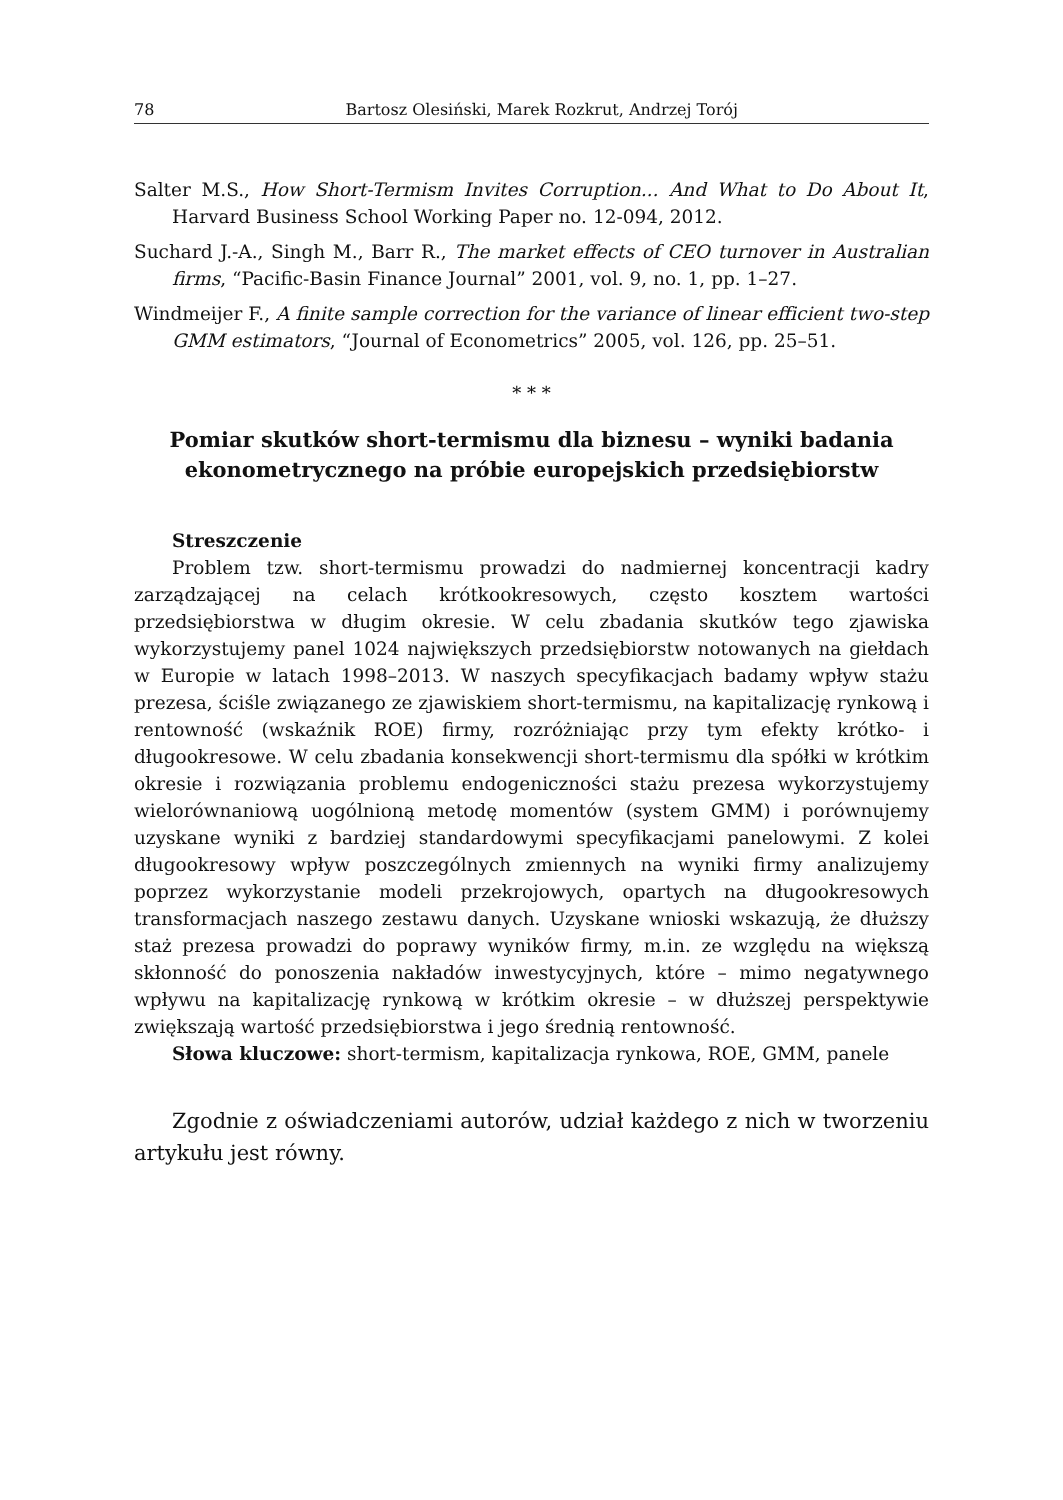78 Bartosz Olesiński, Marek Rozkrut, Andrzej Torój
Salter M.S., How Short-Termism Invites Corruption... And What to Do About It, Harvard Business School Working Paper no. 12-094, 2012.
Suchard J.-A., Singh M., Barr R., The market effects of CEO turnover in Australian firms, “Pacific-Basin Finance Journal” 2001, vol. 9, no. 1, pp. 1–27.
Windmeijer F., A finite sample correction for the variance of linear efficient two-step GMM estimators, “Journal of Econometrics” 2005, vol. 126, pp. 25–51.
* * *
Pomiar skutków short-termismu dla biznesu – wyniki badania ekonometrycznego na próbie europejskich przedsiębiorstw
Streszczenie
Problem tzw. short-termismu prowadzi do nadmiernej koncentracji kadry zarządzającej na celach krótkookresowych, często kosztem wartości przedsiębiorstwa w długim okresie. W celu zbadania skutków tego zjawiska wykorzystujemy panel 1024 największych przedsiębiorstw notowanych na giełdach w Europie w latach 1998–2013. W naszych specyfikacjach badamy wpływ stażu prezesa, ściśle związanego ze zjawiskiem short-termismu, na kapitalizację rynkową i rentowność (wskaźnik ROE) firmy, rozróżniając przy tym efekty krótko- i długookresowe. W celu zbadania konsekwencji short-termismu dla spółki w krótkim okresie i rozwiązania problemu endogeniczności stażu prezesa wykorzystujemy wielorównaniową uogólnioną metodę momentów (system GMM) i porównujemy uzyskane wyniki z bardziej standardowymi specyfikacjami panelowymi. Z kolei długookresowy wpływ poszczególnych zmiennych na wyniki firmy analizujemy poprzez wykorzystanie modeli przekrojowych, opartych na długookresowych transformacjach naszego zestawu danych. Uzyskane wnioski wskazują, że dłuższy staż prezesa prowadzi do poprawy wyników firmy, m.in. ze względu na większą skłonność do ponoszenia nakładów inwestycyjnych, które – mimo negatywnego wpływu na kapitalizację rynkową w krótkim okresie – w dłuższej perspektywie zwiększają wartość przedsiębiorstwa i jego średnią rentowność.
Słowa kluczowe: short-termism, kapitalizacja rynkowa, ROE, GMM, panele
Zgodnie z oświadczeniami autorów, udział każdego z nich w tworzeniu artykułu jest równy.